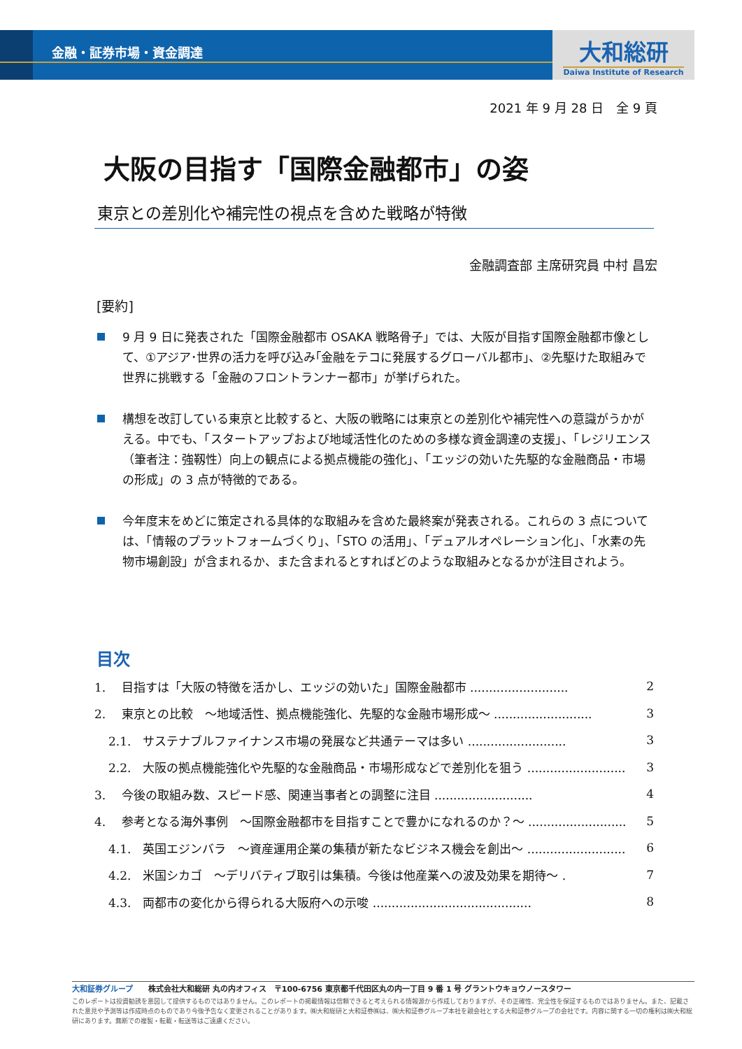金融・証券市場・資金調達
大和総研
Daiwa Institute of Research
2021 年 9 月 28 日　全 9 頁
大阪の目指す「国際金融都市」の姿
東京との差別化や補完性の視点を含めた戦略が特徴
金融調査部 主席研究員 中村 昌宏
[要約]
9 月 9 日に発表された「国際金融都市 OSAKA 戦略骨子」では、大阪が目指す国際金融都市像として、①アジア･世界の活力を呼び込み｢金融をテコに発展するグローバル都市｣、②先駆けた取組みで世界に挑戦する「金融のフロントランナー都市」が挙げられた。
構想を改訂している東京と比較すると、大阪の戦略には東京との差別化や補完性への意識がうかがえる。中でも、「スタートアップおよび地域活性化のための多様な資金調達の支援」、「レジリエンス（筆者注：強靱性）向上の観点による拠点機能の強化」、「エッジの効いた先駆的な金融商品・市場の形成」の 3 点が特徴的である。
今年度末をめどに策定される具体的な取組みを含めた最終案が発表される。これらの 3 点については、「情報のプラットフォームづくり」、「STO の活用」、「デュアルオペレーション化」、「水素の先物市場創設」が含まれるか、また含まれるとすればどのような取組みとなるかが注目されよう。
目次
1.　 目指すは「大阪の特徴を活かし、エッジの効いた」国際金融都市 .......................... 2
2.　 東京との比較　～地域活性、拠点機能強化、先駆的な金融市場形成～ .......................... 3
2.1.　サステナブルファイナンス市場の発展など共通テーマは多い .......................... 3
2.2.　大阪の拠点機能強化や先駆的な金融商品・市場形成などで差別化を狙う .......................... 3
3.　 今後の取組み数、スピード感、関連当事者との調整に注目 .......................... 4
4.　 参考となる海外事例　～国際金融都市を目指すことで豊かになれるのか？～ .......................... 5
4.1.　英国エジンバラ　～資産運用企業の集積が新たなビジネス機会を創出～ .......................... 6
4.2.　米国シカゴ　～デリバティブ取引は集積。今後は他産業への波及効果を期待～ . 7
4.3.　両都市の変化から得られる大阪府への示唆 .......................................... 8
大和証券グループ　　株式会社大和総研 丸の内オフィス　〒100-6756 東京都千代田区丸の内一丁目 9 番 1 号 グラントウキョウノースタワー
このレポートは投資勧誘を意図して提供するものではありません。このレポートの掲載情報は信頼できると考えられる情報源から作成しておりますが、その正確性、完全性を保証するものではありません。また、記載された意見や予測等は作成時点のものであり今後予告なく変更されることがあります。㈱大和総研と大和証券㈱は、㈱大和証券グループ本社を親会社とする大和証券グループの会社です。内容に関する一切の権利は㈱大和総研にあります。無断での複製・転載・転送等はご遠慮ください。